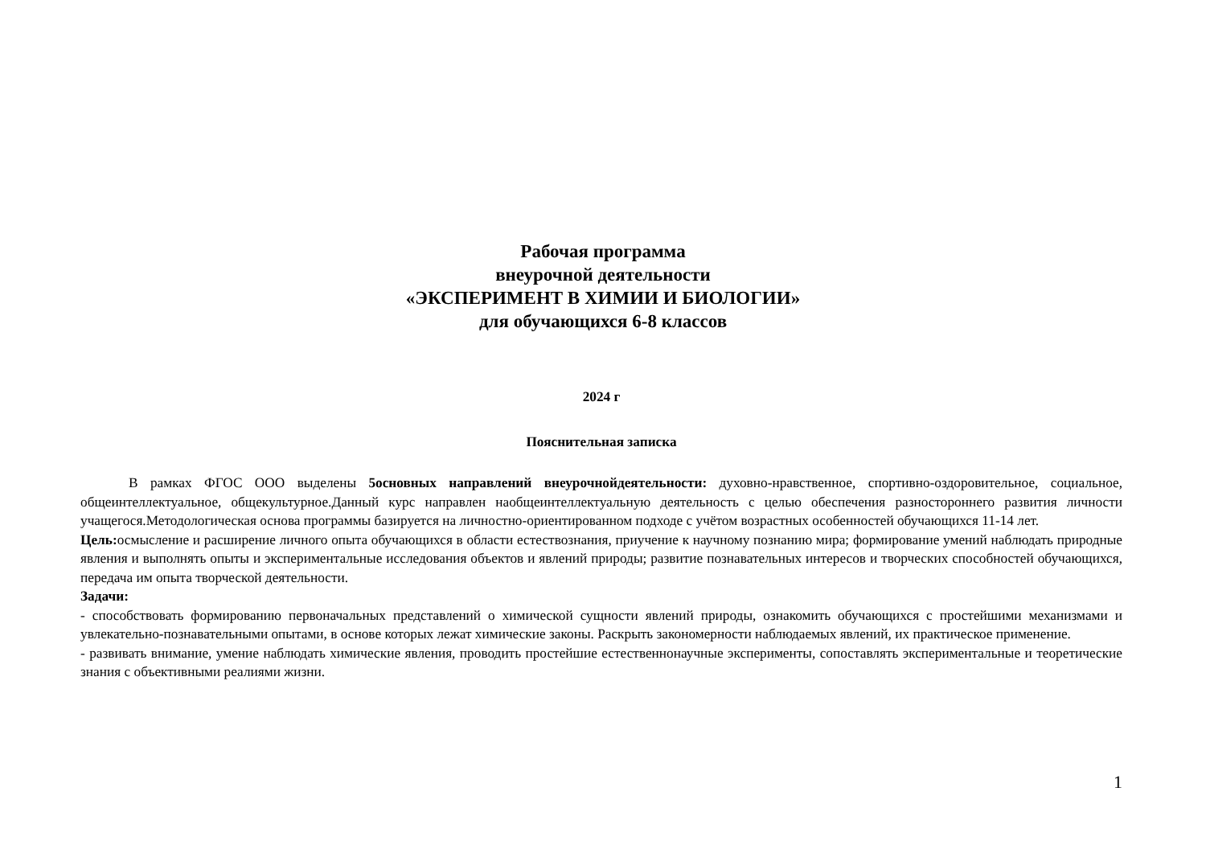Рабочая программа
внеурочной деятельности
«ЭКСПЕРИМЕНТ В ХИМИИ И БИОЛОГИИ»
для обучающихся 6-8 классов
2024 г
Пояснительная записка
В рамках ФГОС ООО выделены 5основных направлений внеурочнойдеятельности: духовно-нравственное, спортивно-оздоровительное, социальное, общеинтеллектуальное, общекультурное.Данный курс направлен наобщеинтеллектуальную деятельность с целью обеспечения разностороннего развития личности учащегося.Методологическая основа программы базируется на личностно-ориентированном подходе с учётом возрастных особенностей обучающихся 11-14 лет.
Цель: осмысление и расширение личного опыта обучающихся в области естествознания, приучение к научному познанию мира; формирование умений наблюдать природные явления и выполнять опыты и экспериментальные исследования объектов и явлений природы; развитие познавательных интересов и творческих способностей обучающихся, передача им опыта творческой деятельности.
Задачи:
- способствовать формированию первоначальных представлений о химической сущности явлений природы, ознакомить обучающихся с простейшими механизмами и увлекательно-познавательными опытами, в основе которых лежат химические законы. Раскрыть закономерности наблюдаемых явлений, их практическое применение.
- развивать внимание, умение наблюдать химические явления, проводить простейшие естественнонаучные эксперименты, сопоставлять экспериментальные и теоретические знания с объективными реалиями жизни.
1